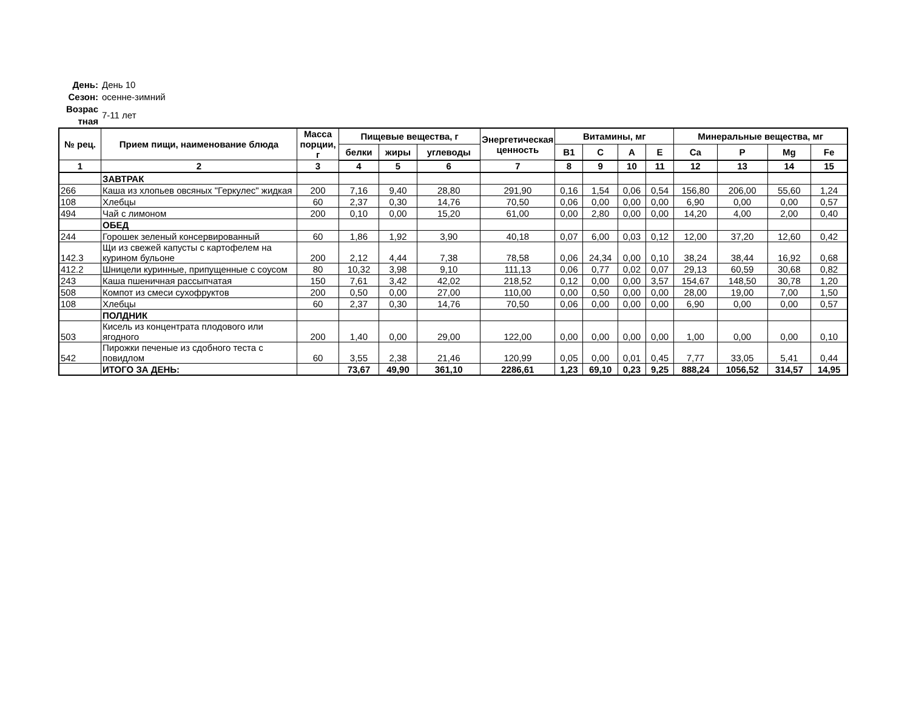День: День 10
Сезон: осенне-зимний
Возрас тная 7-11 лет
| № рец. | Прием пищи, наименование блюда | Масса порции, г | Пищевые вещества, г | | | Энергетическая ценность | Витамины, мг | | | | Минеральные вещества, мг | | | |
| --- | --- | --- | --- | --- | --- | --- | --- | --- | --- | --- | --- | --- | --- | --- |
| | | | белки | жиры | углеводы | | B1 | C | A | E | Ca | P | Mg | Fe |
| 1 | 2 | 3 | 4 | 5 | 6 | 7 | 8 | 9 | 10 | 11 | 12 | 13 | 14 | 15 |
| | ЗАВТРАК | | | | | | | | | | | | | |
| 266 | Каша из хлопьев овсяных "Геркулес" жидкая | 200 | 7,16 | 9,40 | 28,80 | 291,90 | 0,16 | 1,54 | 0,06 | 0,54 | 156,80 | 206,00 | 55,60 | 1,24 |
| 108 | Хлебцы | 60 | 2,37 | 0,30 | 14,76 | 70,50 | 0,06 | 0,00 | 0,00 | 0,00 | 6,90 | 0,00 | 0,00 | 0,57 |
| 494 | Чай с лимоном | 200 | 0,10 | 0,00 | 15,20 | 61,00 | 0,00 | 2,80 | 0,00 | 0,00 | 14,20 | 4,00 | 2,00 | 0,40 |
| | ОБЕД | | | | | | | | | | | | | |
| 244 | Горошек зеленый консервированный | 60 | 1,86 | 1,92 | 3,90 | 40,18 | 0,07 | 6,00 | 0,03 | 0,12 | 12,00 | 37,20 | 12,60 | 0,42 |
| 142.3 | Щи из свежей капусты с картофелем на курином бульоне | 200 | 2,12 | 4,44 | 7,38 | 78,58 | 0,06 | 24,34 | 0,00 | 0,10 | 38,24 | 38,44 | 16,92 | 0,68 |
| 412.2 | Шницели куринные, припущенные с соусом | 80 | 10,32 | 3,98 | 9,10 | 111,13 | 0,06 | 0,77 | 0,02 | 0,07 | 29,13 | 60,59 | 30,68 | 0,82 |
| 243 | Каша пшеничная рассыпчатая | 150 | 7,61 | 3,42 | 42,02 | 218,52 | 0,12 | 0,00 | 0,00 | 3,57 | 154,67 | 148,50 | 30,78 | 1,20 |
| 508 | Компот из смеси сухофруктов | 200 | 0,50 | 0,00 | 27,00 | 110,00 | 0,00 | 0,50 | 0,00 | 0,00 | 28,00 | 19,00 | 7,00 | 1,50 |
| 108 | Хлебцы | 60 | 2,37 | 0,30 | 14,76 | 70,50 | 0,06 | 0,00 | 0,00 | 0,00 | 6,90 | 0,00 | 0,00 | 0,57 |
| | ПОЛДНИК | | | | | | | | | | | | | |
| 503 | Кисель из концентрата плодового или ягодного | 200 | 1,40 | 0,00 | 29,00 | 122,00 | 0,00 | 0,00 | 0,00 | 0,00 | 1,00 | 0,00 | 0,00 | 0,10 |
| 542 | Пирожки печеные из сдобного теста с повидлом | 60 | 3,55 | 2,38 | 21,46 | 120,99 | 0,05 | 0,00 | 0,01 | 0,45 | 7,77 | 33,05 | 5,41 | 0,44 |
| | ИТОГО ЗА ДЕНЬ: | | 73,67 | 49,90 | 361,10 | 2286,61 | 1,23 | 69,10 | 0,23 | 9,25 | 888,24 | 1056,52 | 314,57 | 14,95 |